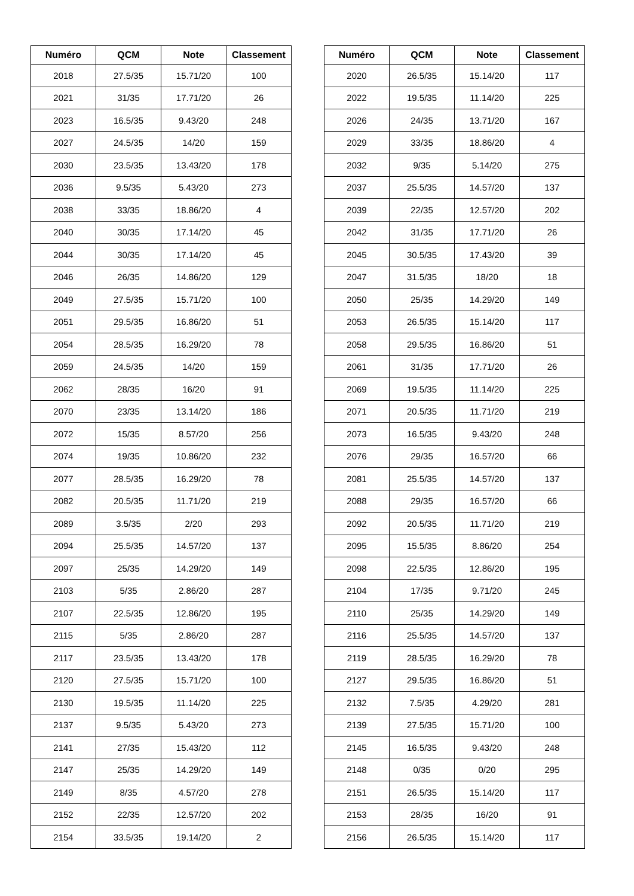| Numéro | QCM | Note | Classement |
| --- | --- | --- | --- |
| 2018 | 27.5/35 | 15.71/20 | 100 |
| 2021 | 31/35 | 17.71/20 | 26 |
| 2023 | 16.5/35 | 9.43/20 | 248 |
| 2027 | 24.5/35 | 14/20 | 159 |
| 2030 | 23.5/35 | 13.43/20 | 178 |
| 2036 | 9.5/35 | 5.43/20 | 273 |
| 2038 | 33/35 | 18.86/20 | 4 |
| 2040 | 30/35 | 17.14/20 | 45 |
| 2044 | 30/35 | 17.14/20 | 45 |
| 2046 | 26/35 | 14.86/20 | 129 |
| 2049 | 27.5/35 | 15.71/20 | 100 |
| 2051 | 29.5/35 | 16.86/20 | 51 |
| 2054 | 28.5/35 | 16.29/20 | 78 |
| 2059 | 24.5/35 | 14/20 | 159 |
| 2062 | 28/35 | 16/20 | 91 |
| 2070 | 23/35 | 13.14/20 | 186 |
| 2072 | 15/35 | 8.57/20 | 256 |
| 2074 | 19/35 | 10.86/20 | 232 |
| 2077 | 28.5/35 | 16.29/20 | 78 |
| 2082 | 20.5/35 | 11.71/20 | 219 |
| 2089 | 3.5/35 | 2/20 | 293 |
| 2094 | 25.5/35 | 14.57/20 | 137 |
| 2097 | 25/35 | 14.29/20 | 149 |
| 2103 | 5/35 | 2.86/20 | 287 |
| 2107 | 22.5/35 | 12.86/20 | 195 |
| 2115 | 5/35 | 2.86/20 | 287 |
| 2117 | 23.5/35 | 13.43/20 | 178 |
| 2120 | 27.5/35 | 15.71/20 | 100 |
| 2130 | 19.5/35 | 11.14/20 | 225 |
| 2137 | 9.5/35 | 5.43/20 | 273 |
| 2141 | 27/35 | 15.43/20 | 112 |
| 2147 | 25/35 | 14.29/20 | 149 |
| 2149 | 8/35 | 4.57/20 | 278 |
| 2152 | 22/35 | 12.57/20 | 202 |
| 2154 | 33.5/35 | 19.14/20 | 2 |
| Numéro | QCM | Note | Classement |
| --- | --- | --- | --- |
| 2020 | 26.5/35 | 15.14/20 | 117 |
| 2022 | 19.5/35 | 11.14/20 | 225 |
| 2026 | 24/35 | 13.71/20 | 167 |
| 2029 | 33/35 | 18.86/20 | 4 |
| 2032 | 9/35 | 5.14/20 | 275 |
| 2037 | 25.5/35 | 14.57/20 | 137 |
| 2039 | 22/35 | 12.57/20 | 202 |
| 2042 | 31/35 | 17.71/20 | 26 |
| 2045 | 30.5/35 | 17.43/20 | 39 |
| 2047 | 31.5/35 | 18/20 | 18 |
| 2050 | 25/35 | 14.29/20 | 149 |
| 2053 | 26.5/35 | 15.14/20 | 117 |
| 2058 | 29.5/35 | 16.86/20 | 51 |
| 2061 | 31/35 | 17.71/20 | 26 |
| 2069 | 19.5/35 | 11.14/20 | 225 |
| 2071 | 20.5/35 | 11.71/20 | 219 |
| 2073 | 16.5/35 | 9.43/20 | 248 |
| 2076 | 29/35 | 16.57/20 | 66 |
| 2081 | 25.5/35 | 14.57/20 | 137 |
| 2088 | 29/35 | 16.57/20 | 66 |
| 2092 | 20.5/35 | 11.71/20 | 219 |
| 2095 | 15.5/35 | 8.86/20 | 254 |
| 2098 | 22.5/35 | 12.86/20 | 195 |
| 2104 | 17/35 | 9.71/20 | 245 |
| 2110 | 25/35 | 14.29/20 | 149 |
| 2116 | 25.5/35 | 14.57/20 | 137 |
| 2119 | 28.5/35 | 16.29/20 | 78 |
| 2127 | 29.5/35 | 16.86/20 | 51 |
| 2132 | 7.5/35 | 4.29/20 | 281 |
| 2139 | 27.5/35 | 15.71/20 | 100 |
| 2145 | 16.5/35 | 9.43/20 | 248 |
| 2148 | 0/35 | 0/20 | 295 |
| 2151 | 26.5/35 | 15.14/20 | 117 |
| 2153 | 28/35 | 16/20 | 91 |
| 2156 | 26.5/35 | 15.14/20 | 117 |